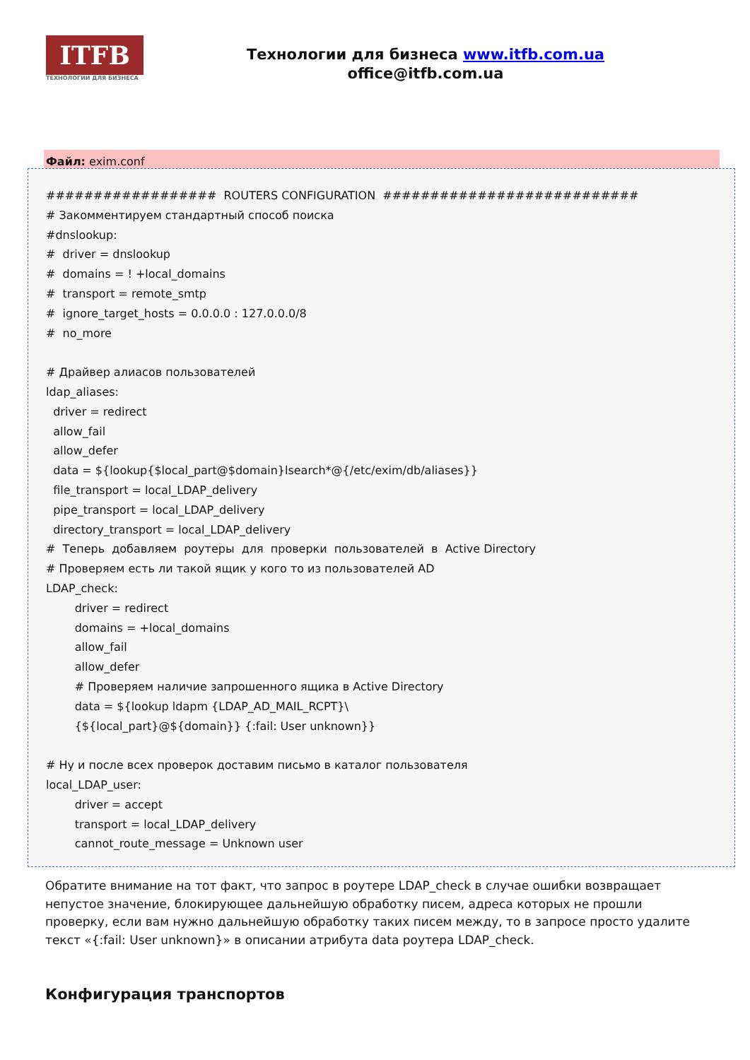ITFB
ТЕХНОЛОГИИ ДЛЯ БИЗНЕСА
Технологии для бизнеса www.itfb.com.ua
office@itfb.com.ua
Файл: exim.conf
################## ROUTERS CONFIGURATION ########################### # Закомментируем стандартный способ поиска #dnslookup: # driver = dnslookup # domains = ! +local_domains # transport = remote_smtp # ignore_target_hosts = 0.0.0.0 : 127.0.0.0/8 # no_more # Драйвер алиасов пользователей ldap_aliases: driver = redirect allow_fail allow_defer data = ${lookup{$local_part@$domain}lsearch*@{/etc/exim/db/aliases}} file_transport = local_LDAP_delivery pipe_transport = local_LDAP_delivery directory_transport = local_LDAP_delivery # Теперь добавляем роутеры для проверки пользователей в Active Directory # Проверяем есть ли такой ящик у кого то из пользователей AD LDAP_check: driver = redirect domains = +local_domains allow_fail allow_defer # Проверяем наличие запрошенного ящика в Active Directory data = ${lookup ldapm {LDAP_AD_MAIL_RCPT}\ {${local_part}@${domain}} {:fail: User unknown}} # Ну и после всех проверок доставим письмо в каталог пользователя local_LDAP_user: driver = accept transport = local_LDAP_delivery cannot_route_message = Unknown user
Обратите внимание на тот факт, что запрос в роутере LDAP_check в случае ошибки возвращает непустое значение, блокирующее дальнейшую обработку писем, адреса которых не прошли проверку, если вам нужно дальнейшую обработку таких писем между, то в запросе просто удалите текст «{:fail: User unknown}» в описании атрибута data роутера LDAP_check.
Конфигурация транспортов